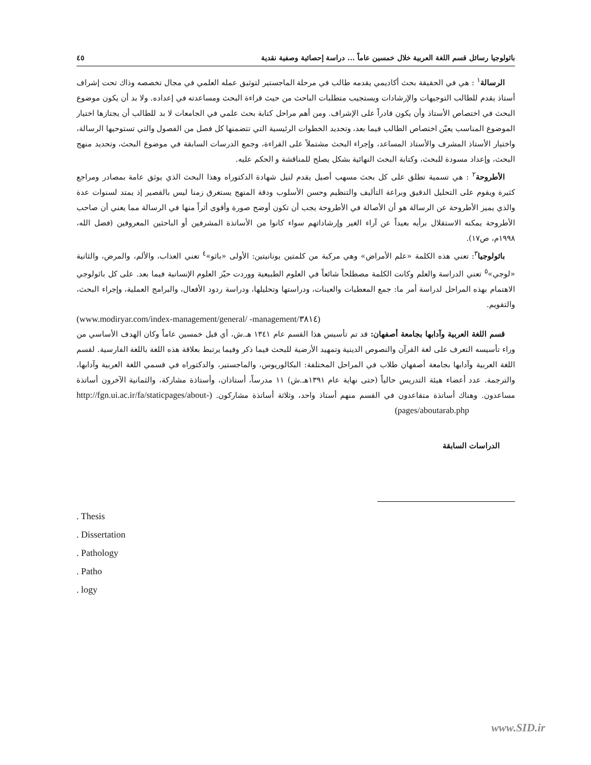باثولوجيا رسائل قسم اللغة العربية خلال خمسين عاماً ... دراسة إحصائية وصفية نقدية ٤٥
الرسالة<sup>١</sup> : هي في الحقيقة بحث أكاديمي يقدمه طالب في مرحلة الماجستير لتوثيق عمله العلمي في مجال تخصصه وذاك تحت إشراف أستاذ يقدم للطالب التوجيهات والإرشادات ويستجيب متطلبات الباحث من حيث قراءة البحث ومساعدته في إعداده. ولا بد أن يكون موضوع البحث في اختصاص الأستاذ وأن يكون قادراً على الإشراف. ومن أهم مراحل كتابة بحث علمي في الجامعات لا بد للطالب أن يجتازها اختيار الموضوع المناسب يعيّن اختصاص الطالب فيما بعد، وتحديد الخطوات الرئيسية التي تتضمنها كل فصل من الفصول والتي تستوحيها الرسالة، واختيار الأستاذ المشرف والأستاذ المساعد، وإجراء البحث مشتملاً على القراءة، وجمع الدرسات السابقة في موضوع البحث، وتحديد منهج البحث، وإعداد مسودة للبحث، وكتابة البحث النهائية بشكل يصلح للمناقشة و الحكم عليه.
الأطروحة<sup>٢</sup> : هي تسمية تطلق على كل بحث مسهب أصيل يقدم لنيل شهادة الدكتوراه وهذا البحث الذي يوثق عامة بمصادر ومراجع كثيرة ويقوم على التحليل الدقيق وبراعة التأليف والتنظيم وحسن الأسلوب ودقة المنهج يستغرق زمنا ليس بالقصير إذ يمتد لسنوات عدة والذي يميز الأطروحة عن الرسالة هو أن الأصالة في الأطروحة يجب أن تكون أوضح صورة وأقوى أثراً منها في الرسالة مما يعني أن صاحب الأطروحة يمكنه الاستقلال برأيه بعيداً عن آراء الغير وإرشاداتهم سواء كانوا من الأساتذة المشرفين أو الباحثين المعروفين (فضل الله، ١٩٩٨م، ص١٧).
باثولوجيا<sup>٣</sup>: تعني هذه الكلمة «علم الأمراض» وهي مركبة من كلمتين يونانيتين: الأولى «باثو»<sup>٤</sup> تعني العذاب، والألم، والمرض، والثانية «لوجي»<sup>٥</sup> تعني الدراسة والعلم وكانت الكلمة مصطلحاً شائعاً في العلوم الطبيعية ووردت حيّز العلوم الإنسانية فيما بعد. على كل باثولوجي الاهتمام بهذه المراحل لدراسة أمر ما: جمع المعطيات والعينات، ودراستها وتحليلها، ودراسة ردود الأفعال، والبرامج العملية، وإجراء البحث، والتقويم.
(www.modiryar.com/index-management/general/ -management/٣٨١٤)
قسم اللغة العربية وآدابها بجامعة أصفهان: قد تم تأسيس هذا القسم عام ١٣٤١ هـ.ش، أي قبل خمسين عاماً وكان الهدف الأساسي من وراء تأسيسه التعرف على لغة القرآن والنصوص الدينية وتمهيد الأرضية للبحث فيما ذكر وفيما يرتبط بعلاقة هذه اللغة باللغة الفارسية. لقسم اللغة العربية وآدابها بجامعة أصفهان طلاب في المراحل المختلفة: البكالوريوس، والماجستير، والدكتوراه في قسمي اللغة العربية وآدابها، والترجمة. عدد أعضاء هيئة التدريس حالياً (حتى نهاية عام ١٣٩١هـ.ش) ١١ مدرساً، أستاذان، وأستاذة مشاركة، والثمانية الآخرون أساتذة مساعدون. وهناك أساتذة متقاعدون في القسم منهم أستاذ واحد، وثلاثة أساتذة مشاركون. (http://fgn.ui.ac.ir/fa/staticpages/about-pages/aboutarab.php)
الدراسات السابقة
. Thesis
. Dissertation
. Pathology
. Patho
. logy
www.SID.ir